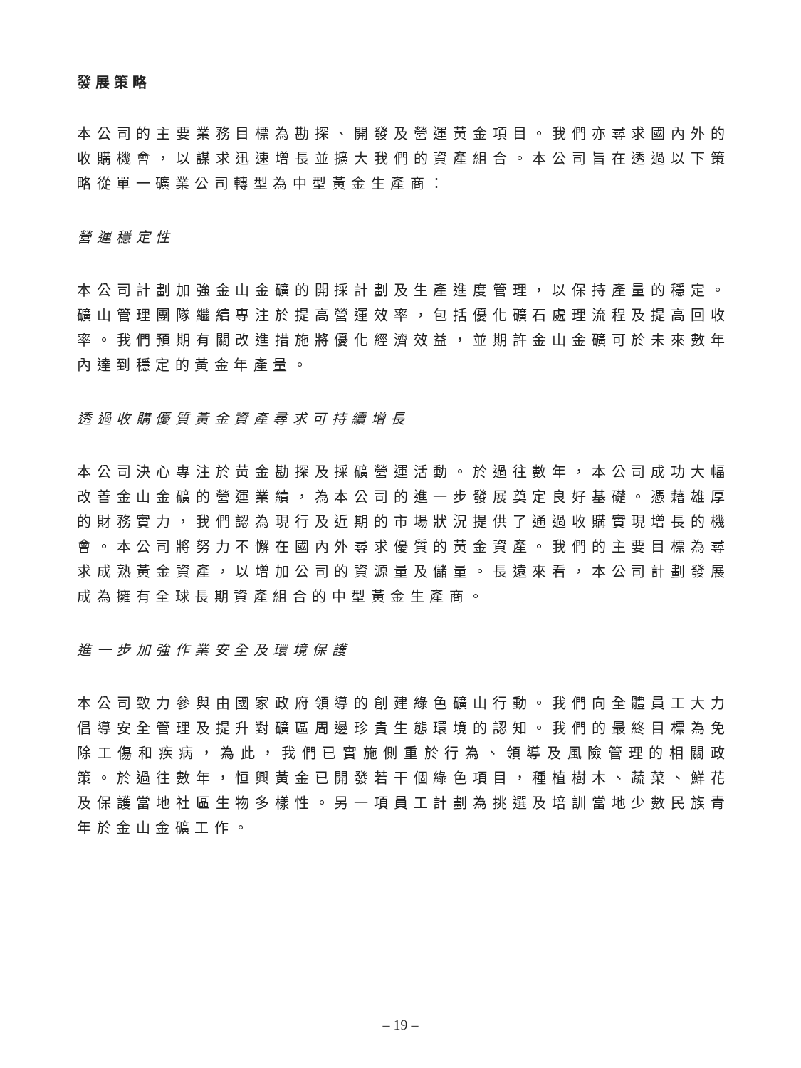發展策略
本公司的主要業務目標為勘探、開發及營運黃金項目。我們亦尋求國內外的收購機會，以謀求迅速增長並擴大我們的資產組合。本公司旨在透過以下策略從單一礦業公司轉型為中型黃金生產商：
營運穩定性
本公司計劃加強金山金礦的開採計劃及生產進度管理，以保持產量的穩定。礦山管理團隊繼續專注於提高營運效率，包括優化礦石處理流程及提高回收率。我們預期有關改進措施將優化經濟效益，並期許金山金礦可於未來數年內達到穩定的黃金年產量。
透過收購優質黃金資產尋求可持續增長
本公司決心專注於黃金勘探及採礦營運活動。於過往數年，本公司成功大幅改善金山金礦的營運業績，為本公司的進一步發展奠定良好基礎。憑藉雄厚的財務實力，我們認為現行及近期的市場狀況提供了通過收購實現增長的機會。本公司將努力不懈在國內外尋求優質的黃金資產。我們的主要目標為尋求成熟黃金資產，以增加公司的資源量及儲量。長遠來看，本公司計劃發展成為擁有全球長期資產組合的中型黃金生產商。
進一步加強作業安全及環境保護
本公司致力參與由國家政府領導的創建綠色礦山行動。我們向全體員工大力倡導安全管理及提升對礦區周邊珍貴生態環境的認知。我們的最終目標為免除工傷和疾病，為此，我們已實施側重於行為、領導及風險管理的相關政策。於過往數年，恒興黃金已開發若干個綠色項目，種植樹木、蔬菜、鮮花及保護當地社區生物多樣性。另一項員工計劃為挑選及培訓當地少數民族青年於金山金礦工作。
– 19 –